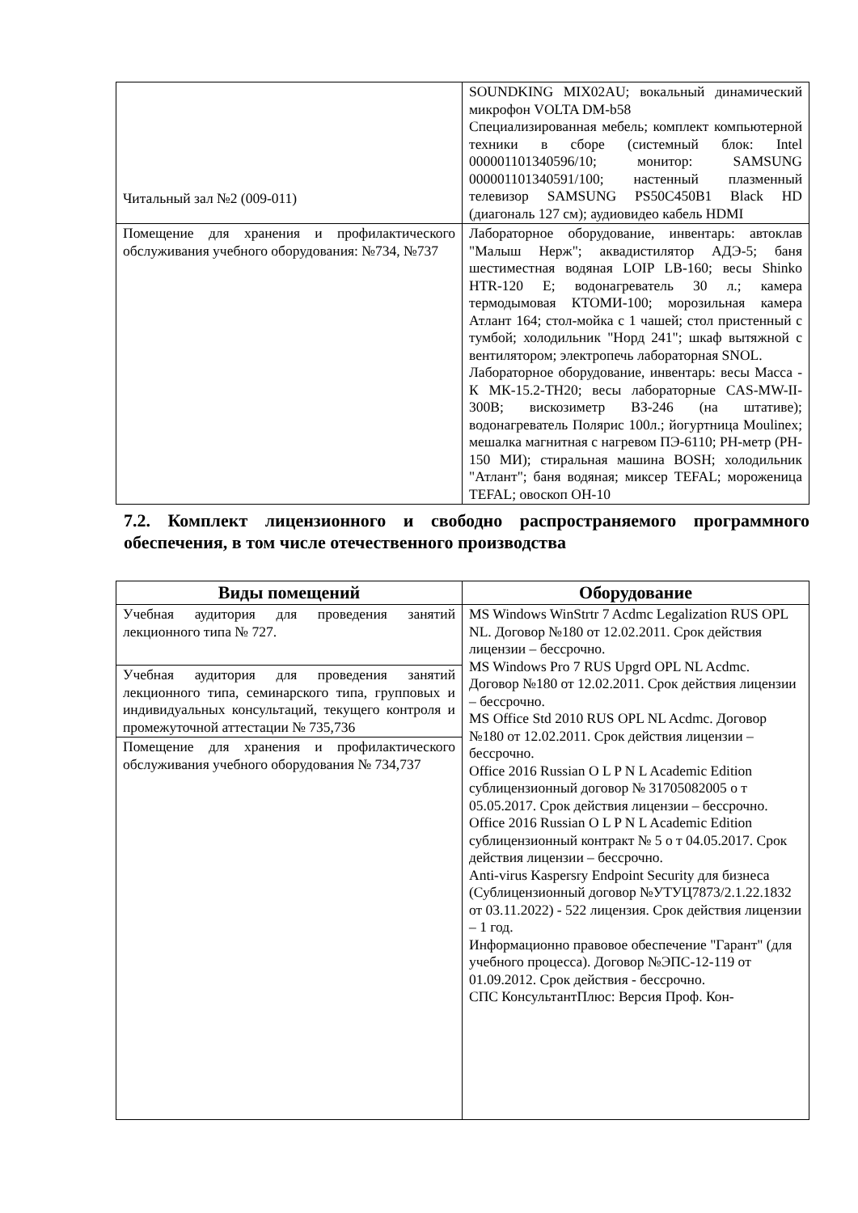| Читальный зал №2 (009-011) | SOUNDKING MIX02AU; вокальный динамический микрофон VOLTA DM-b58 Специализированная мебель; комплект компьютерной техники в сборе (системный блок: Intel 000001101340596/10; монитор: SAMSUNG 000001101340591/100; настенный плазменный телевизор SAMSUNG PS50C450B1 Black HD (диагональ 127 см); аудиовидео кабель HDMI |
| Помещение для хранения и профилактического обслуживания учебного оборудования: №734, №737 | Лабораторное оборудование, инвентарь: автоклав "Малыш Нерж"; аквадистилятор АДЭ-5; баня шестиместная водяная LOIP LB-160; весы Shinko HTR-120 E; водонагреватель 30 л.; камера термодымовая КТОМИ-100; морозильная камера Атлант 164; стол-мойка с 1 чашей; стол пристенный с тумбой; холодильник "Норд 241"; шкаф вытяжной с вентилятором; электропечь лабораторная SNOL. Лабораторное оборудование, инвентарь: весы Масса - К МК-15.2-ТН20; весы лабораторные CAS-MW-II-300B; вискозиметр ВЗ-246 (на штативе); водонагреватель Полярис 100л.; йогуртница Moulinex; мешалка магнитная с нагревом ПЭ-6110; PH-метр (PH-150 МИ); стиральная машина BOSH; холодильник "Атлант"; баня водяная; миксер TEFAL; мороженица TEFAL; овоскоп ОН-10 |
7.2. Комплект лицензионного и свободно распространяемого программного обеспечения, в том числе отечественного производства
| Виды помещений | Оборудование |
| --- | --- |
| Учебная аудитория для проведения занятий лекционного типа № 727. | MS Windows WinStrtr 7 Acdmc Legalization RUS OPL NL. Договор №180 от 12.02.2011. Срок действия лицензии – бессрочно. MS Windows Pro 7 RUS Upgrd OPL NL Acdmc. Договор №180 от 12.02.2011. Срок действия лицензии – бессрочно. MS Office Std 2010 RUS OPL NL Acdmc. Договор №180 от 12.02.2011. Срок действия лицензии – бессрочно. Office 2016 Russian O L P N L Academic Edition сублицензионный договор № 31705082005 о т 05.05.2017. Срок действия лицензии – бессрочно. Office 2016 Russian O L P N L Academic Edition сублицензионный контракт № 5 о т 04.05.2017. Срок действия лицензии – бессрочно. Anti-virus Kaspersry Endpoint Security для бизнеса (Сублицензионный договор №УТУЦ7873/2.1.22.1832 от 03.11.2022) - 522 лицензия. Срок действия лицензии – 1 год. Информационно правовое обеспечение "Гарант" (для учебного процесса). Договор №ЭПС-12-119 от 01.09.2012. Срок действия - бессрочно. СПС КонсультантПлюс: Версия Проф. Кон- |
| Учебная аудитория для проведения занятий лекционного типа, семинарского типа, групповых и индивидуальных консультаций, текущего контроля и промежуточной аттестации № 735,736 | |
| Помещение для хранения и профилактического обслуживания учебного оборудования № 734,737 | |